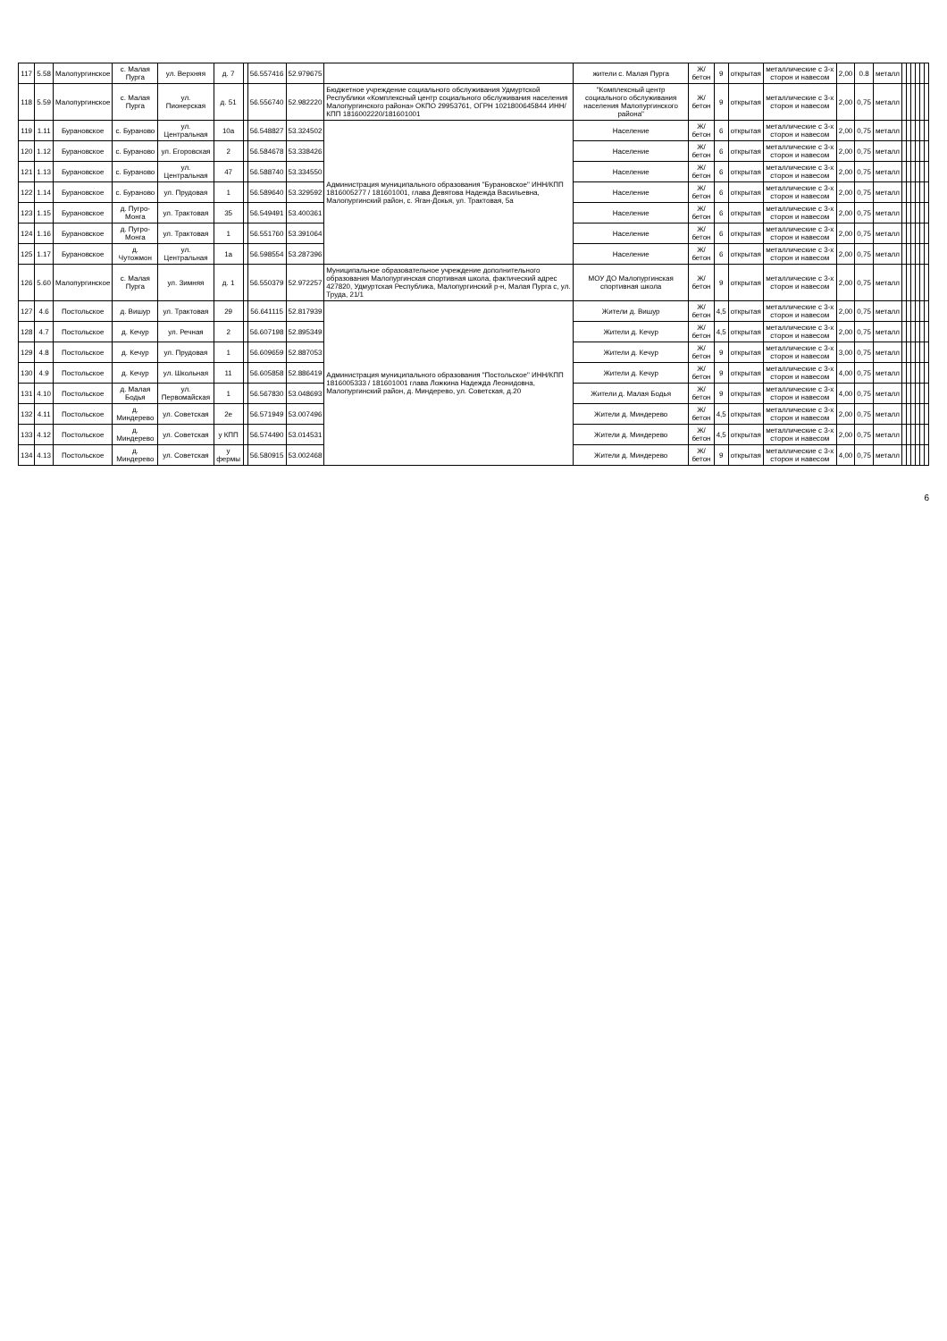| 117 | 5.58 | Малопургинское | с. Малая Пурга | ул. Верхняя | д. 7 | | 56.557416 | 52.979675 | | жители с. Малая Пурга | Ж/бетон | 9 | открытая | металлические с 3-х сторон и навесом | 2,00 | 0.8 | металл | | | | | | |
| 118 | 5.59 | Малопургинское | с. Малая Пурга | ул. Пионерская | д. 51 | | 56.556740 | 52.982220 | Бюджетное учреждение социального обслуживания Удмуртской Республики «Комплексный центр социального обслуживания населения Малопургинского района» ОКПО 29953761, ОГРН 1021800645844 ИНН/КПП 1816002220/181601001 | "Комплексный центр социального обслуживания населения Малопургинского района" | Ж/бетон | 9 | открытая | металлические с 3-х сторон и навесом | 2,00 | 0,75 | металл | | | | | | |
| 119 | 1.11 | Бурановское | с. Бураново | ул. Центральная | 10а | | 56.548827 | 53.324502 | Администрация муниципального образования "Бурановское" ИНН/КПП 1816005277 / 181601001, глава Девятова Надежда Васильевна, Малопургинский район, с. Яган-Докья, ул. Трактовая, 5а | Население | Ж/бетон | 6 | открытая | металлические с 3-х сторон и навесом | 2,00 | 0,75 | металл | | | | | | |
| 120 | 1.12 | Бурановское | с. Бураново | ул. Егоровская | 2 | | 56.584678 | 53.338426 | | Население | Ж/бетон | 6 | открытая | металлические с 3-х сторон и навесом | 2,00 | 0,75 | металл | | | | | | |
| 121 | 1.13 | Бурановское | с. Бураново | ул. Центральная | 47 | | 56.588740 | 53.334550 | | Население | Ж/бетон | 6 | открытая | металлические с 3-х сторон и навесом | 2,00 | 0,75 | металл | | | | | | |
| 122 | 1.14 | Бурановское | с. Бураново | ул. Прудовая | 1 | | 56.589640 | 53.329592 | | Население | Ж/бетон | 6 | открытая | металлические с 3-х сторон и навесом | 2,00 | 0,75 | металл | | | | | | |
| 123 | 1.15 | Бурановское | д. Пугро-Монга | ул. Трактовая | 35 | | 56.549491 | 53.400361 | | Население | Ж/бетон | 6 | открытая | металлические с 3-х сторон и навесом | 2,00 | 0,75 | металл | | | | | | |
| 124 | 1.16 | Бурановское | д. Пугро-Монга | ул. Трактовая | 1 | | 56.551760 | 53.391064 | | Население | Ж/бетон | 6 | открытая | металлические с 3-х сторон и навесом | 2,00 | 0,75 | металл | | | | | | |
| 125 | 1.17 | Бурановское | д. Чутожмон | ул. Центральная | 1а | | 56.598554 | 53.287396 | | Население | Ж/бетон | 6 | открытая | металлические с 3-х сторон и навесом | 2,00 | 0,75 | металл | | | | | | |
| 126 | 5.60 | Малопургинское | с. Малая Пурга | ул. Зимняя | д. 1 | | 56.550379 | 52.972257 | Муниципальное образовательное учреждение дополнительного образования Малопургинская спортивная школа, фактический адрес 427820, Удмуртская Республика, Малопургинский р-н, Малая Пурга с, ул. Труда, 21/1 | МОУ ДО Малопургинская спортивная школа | Ж/бетон | 9 | открытая | металлические с 3-х сторон и навесом | 2,00 | 0,75 | металл | | | | | | |
| 127 | 4.6 | Постольское | д. Вишур | ул. Трактовая | 29 | | 56.641115 | 52.817939 | Администрация муниципального образования "Постольское" ИНН/КПП 1816005333 / 181601001 глава Ложкина Надежда Леонидовна, Малопургинский район, д. Миндерево, ул. Советская, д.20 | Жители д. Вишур | Ж/бетон | 4,5 | открытая | металлические с 3-х сторон и навесом | 2,00 | 0,75 | металл | | | | | | |
| 128 | 4.7 | Постольское | д. Кечур | ул. Речная | 2 | | 56.607198 | 52.895349 | | Жители д. Кечур | Ж/бетон | 4,5 | открытая | металлические с 3-х сторон и навесом | 2,00 | 0,75 | металл | | | | | | |
| 129 | 4.8 | Постольское | д. Кечур | ул. Прудовая | 1 | | 56.609659 | 52.887053 | | Жители д. Кечур | Ж/бетон | 9 | открытая | металлические с 3-х сторон и навесом | 3,00 | 0,75 | металл | | | | | | |
| 130 | 4.9 | Постольское | д. Кечур | ул. Школьная | 11 | | 56.605858 | 52.886419 | | Жители д. Кечур | Ж/бетон | 9 | открытая | металлические с 3-х сторон и навесом | 4,00 | 0,75 | металл | | | | | | |
| 131 | 4.10 | Постольское | д. Малая Бодья | ул. Первомайская | 1 | | 56.567830 | 53.048693 | | Жители д. Малая Бодья | Ж/бетон | 9 | открытая | металлические с 3-х сторон и навесом | 4,00 | 0,75 | металл | | | | | | |
| 132 | 4.11 | Постольское | д. Миндерево | ул. Советская | 2е | | 56.571949 | 53.007496 | | Жители д. Миндерево | Ж/бетон | 4,5 | открытая | металлические с 3-х сторон и навесом | 2,00 | 0,75 | металл | | | | | | |
| 133 | 4.12 | Постольское | д. Миндерево | ул. Советская | у КПП | | 56.574490 | 53.014531 | | Жители д. Миндерево | Ж/бетон | 4,5 | открытая | металлические с 3-х сторон и навесом | 2,00 | 0,75 | металл | | | | | | |
| 134 | 4.13 | Постольское | д. Миндерево | ул. Советская | у фермы | | 56.580915 | 53.002468 | | Жители д. Миндерево | Ж/бетон | 9 | открытая | металлические с 3-х сторон и навесом | 4,00 | 0,75 | металл | | | | | | |
6